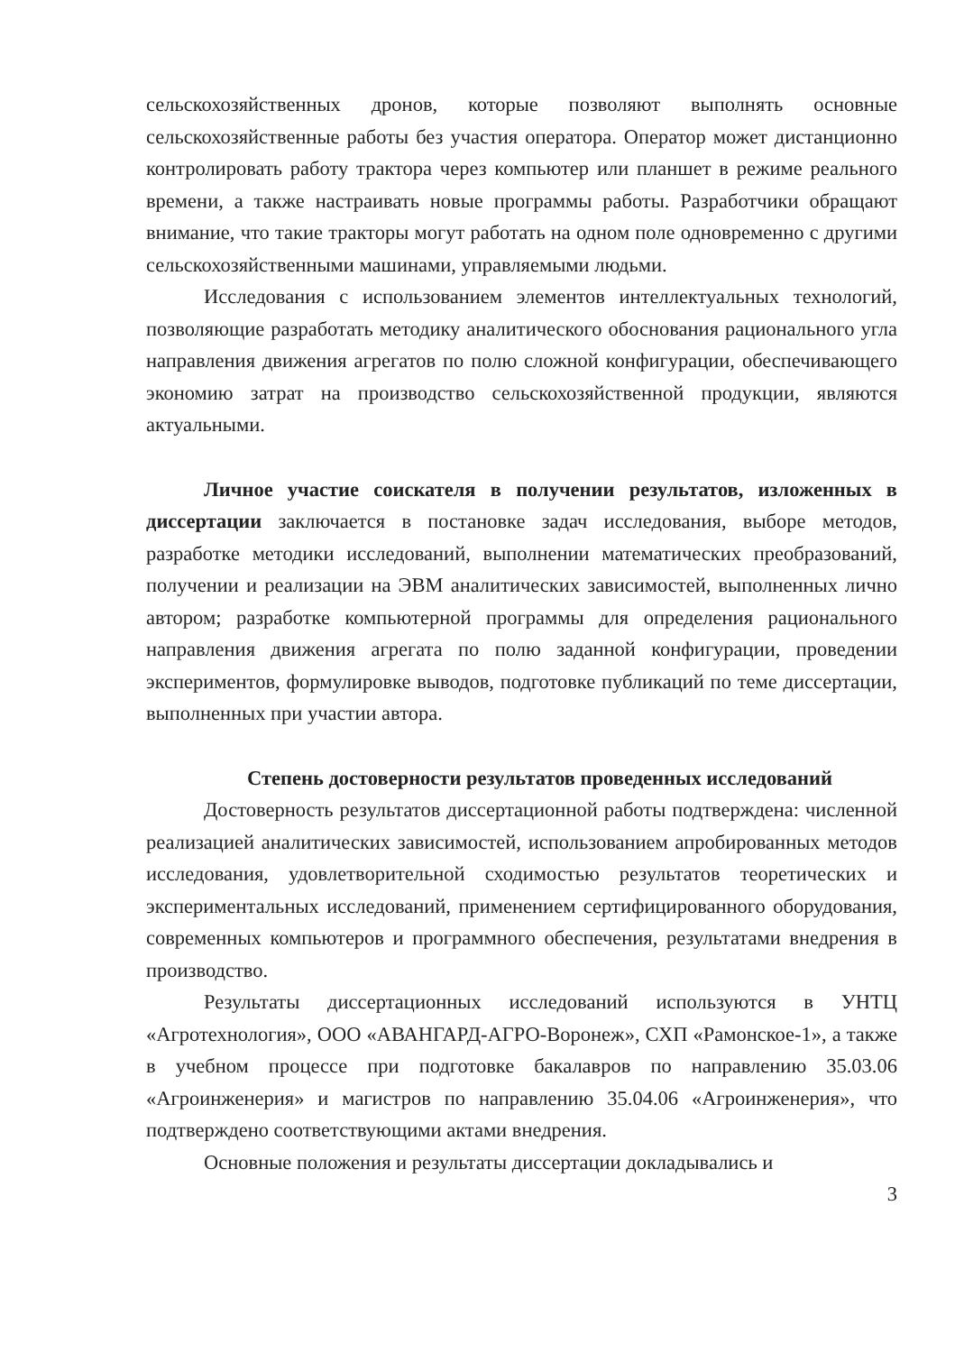сельскохозяйственных дронов, которые позволяют выполнять основные сельскохозяйственные работы без участия оператора. Оператор может дистанционно контролировать работу трактора через компьютер или планшет в режиме реального времени, а также настраивать новые программы работы. Разработчики обращают внимание, что такие тракторы могут работать на одном поле одновременно с другими сельскохозяйственными машинами, управляемыми людьми.
Исследования с использованием элементов интеллектуальных технологий, позволяющие разработать методику аналитического обоснования рационального угла направления движения агрегатов по полю сложной конфигурации, обеспечивающего экономию затрат на производство сельскохозяйственной продукции, являются актуальными.
Личное участие соискателя в получении результатов, изложенных в диссертации заключается в постановке задач исследования, выборе методов, разработке методики исследований, выполнении математических преобразований, получении и реализации на ЭВМ аналитических зависимостей, выполненных лично автором; разработке компьютерной программы для определения рационального направления движения агрегата по полю заданной конфигурации, проведении экспериментов, формулировке выводов, подготовке публикаций по теме диссертации, выполненных при участии автора.
Степень достоверности результатов проведенных исследований
Достоверность результатов диссертационной работы подтверждена: численной реализацией аналитических зависимостей, использованием апробированных методов исследования, удовлетворительной сходимостью результатов теоретических и экспериментальных исследований, применением сертифицированного оборудования, современных компьютеров и программного обеспечения, результатами внедрения в производство.
Результаты диссертационных исследований используются в УНТЦ «Агротехнология», ООО «АВАНГАРД-АГРО-Воронеж», СХП «Рамонское-1», а также в учебном процессе при подготовке бакалавров по направлению 35.03.06 «Агроинженерия» и магистров по направлению 35.04.06 «Агроинженерия», что подтверждено соответствующими актами внедрения.
Основные положения и результаты диссертации докладывались и
3